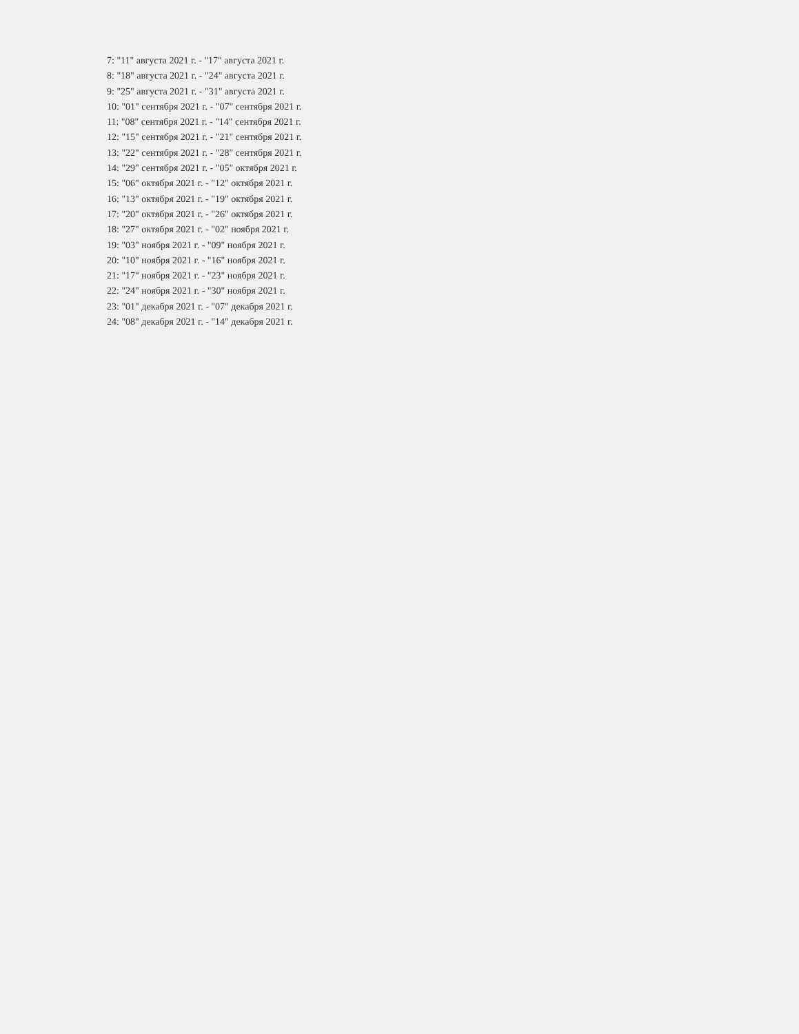7: "11" августа 2021 г. - "17" августа 2021 г.
8: "18" августа 2021 г. - "24" августа 2021 г.
9: "25" августа 2021 г. - "31" августа 2021 г.
10: "01" сентября 2021 г. - "07" сентября 2021 г.
11: "08" сентября 2021 г. - "14" сентября 2021 г.
12: "15" сентября 2021 г. - "21" сентября 2021 г.
13: "22" сентября 2021 г. - "28" сентября 2021 г.
14: "29" сентября 2021 г. - "05" октября 2021 г.
15: "06" октября 2021 г. - "12" октября 2021 г.
16: "13" октября 2021 г. - "19" октября 2021 г.
17: "20" октября 2021 г. - "26" октября 2021 г.
18: "27" октября 2021 г. - "02" ноября 2021 г.
19: "03" ноября 2021 г. - "09" ноября 2021 г.
20: "10" ноября 2021 г. - "16" ноября 2021 г.
21: "17" ноября 2021 г. - "23" ноября 2021 г.
22: "24" ноября 2021 г. - "30" ноября 2021 г.
23: "01" декабря 2021 г. - "07" декабря 2021 г.
24: "08" декабря 2021 г. - "14" декабря 2021 г.